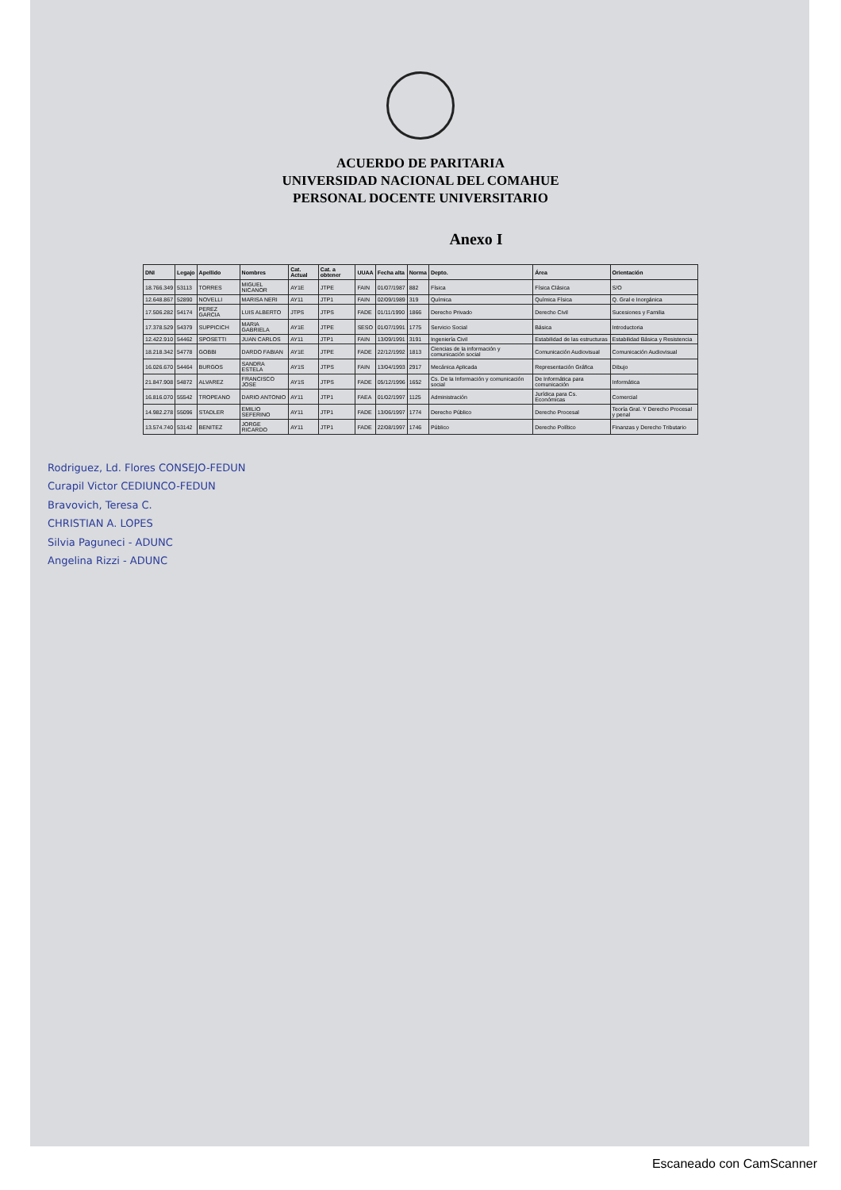ACUERDO DE PARITARIA
UNIVERSIDAD NACIONAL DEL COMAHUE
PERSONAL DOCENTE UNIVERSITARIO
Anexo I
| DNI | Legajo | Apellido | Nombres | Cat. Actual | Cat. a obtener | UUAA | Fecha alta | Norma | Depto. | Área | Orientación |
| --- | --- | --- | --- | --- | --- | --- | --- | --- | --- | --- | --- |
| 18.766.349 | 53113 | TORRES | MIGUEL NICANOR | AY1E | JTPE | FAIN | 01/07/1987 | 882 | Física | Física Clásica | S/O |
| 12.648.867 | 52890 | NOVELLI | MARISA NERI | AY11 | JTP1 | FAIN | 02/09/1989 | 319 | Química | Química Física | Q. Gral e Inorgánica |
| 17.506.282 | 54174 | PEREZ GARCIA | LUIS ALBERTO | JTPS | JTPS | FADE | 01/11/1990 | 1866 | Derecho Privado | Derecho Civil | Sucesiones y Familia |
| 17.378.529 | 54379 | SUPPICICH | MARIA GABRIELA | AY1E | JTPE | SESO | 01/07/1991 | 1775 | Servicio Social | Básica | Introductoria |
| 12.422.910 | 54462 | SPOSETTI | JUAN CARLOS | AY11 | JTP1 | FAIN | 13/09/1991 | 3191 | Ingeniería Civil | Estabilidad de las estructuras | Estabilidad Básica y Resistencia |
| 18.218.342 | 54778 | GOBBI | DARDO FABIAN | AY1E | JTPE | FADE | 22/12/1992 | 1813 | Ciencias de la información y comunicación social | Comunicación Audiovisual | Comunicación Audiovisual |
| 16.026.670 | 54464 | BURGOS | SANDRA ESTELA | AY1S | JTPS | FAIN | 13/04/1993 | 2917 | Mecánica Aplicada | Representación Gráfica | Dibujo |
| 21.847.908 | 54872 | ALVAREZ | FRANCISCO JOSE | AY1S | JTPS | FADE | 05/12/1996 | 1652 | Cs. De la Información y comunicación social | De Informática para comunicación | Informática |
| 16.816.070 | 55542 | TROPEANO | DARIO ANTONIO | AY11 | JTP1 | FAEA | 01/02/1997 | 1125 | Administración | Jurídica para Cs. Económicas | Comercial |
| 14.982.278 | 55096 | STADLER | EMILIO SEFERINO | AY11 | JTP1 | FADE | 13/06/1997 | 1774 | Derecho Público | Derecho Procesal | Teoría Gral. Y Derecho Procesal y penal |
| 13.574.740 | 53142 | BENITEZ | JORGE RICARDO | AY11 | JTP1 | FADE | 22/08/1997 | 1746 | Público | Derecho Político | Finanzas y Derecho Tributario |
Rodriguez, Ld. Flores CONSEJO-FEDUN
Curapil Victor CEDIUNCO-FEDUN
Bravovich, Teresa C.
CHRISTIAN A. LOPES
Silvia Paguneci - ADUNC
Angelina Rizzi - ADUNC
Escaneado con CamScanner